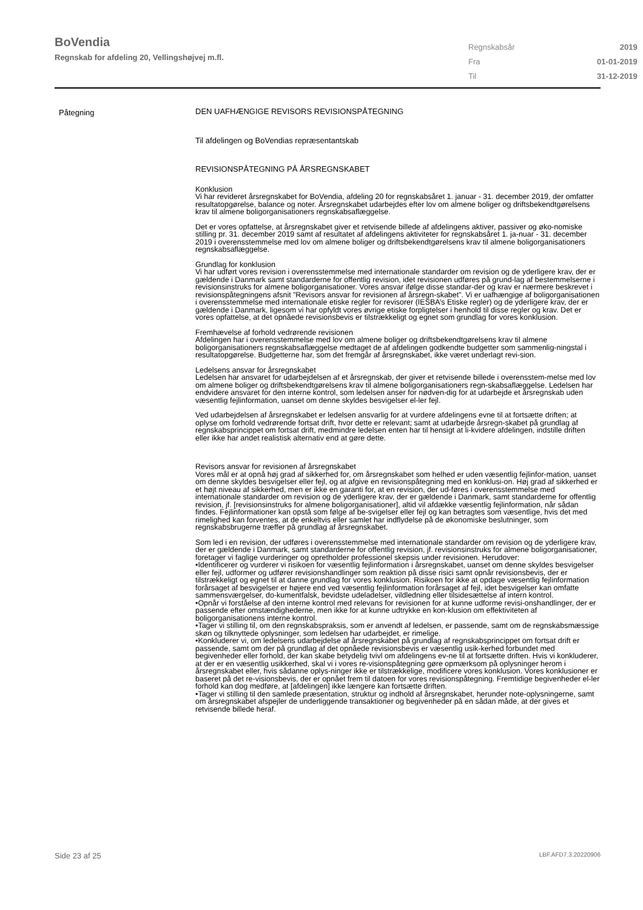BoVendia
Regnskab for afdeling 20, Vellingshøjvej m.fl.
| Regnskabsår | 2019 |
| Fra | 01-01-2019 |
| Til | 31-12-2019 |
Påtegning
DEN UAFHÆNGIGE REVISORS REVISIONSPÅTEGNING
Til afdelingen og BoVendias repræsentantskab
REVISIONSPÅTEGNING PÅ ÅRSREGNSKABET
Konklusion
Vi har revideret årsregnskabet for BoVendia, afdeling 20 for regnskabsåret 1. januar - 31. december 2019, der omfatter resultatopgørelse, balance og noter. Årsregnskabet udarbejdes efter lov om almene boliger og driftsbekendtgørelsens krav til almene boligorganisationers regnskabsaflæggelse.
Det er vores opfattelse, at årsregnskabet giver et retvisende billede af afdelingens aktiver, passiver og øko-nomiske stilling pr. 31. december 2019 samt af resultatet af afdelingens aktiviteter for regnskabsåret 1. ja-nuar - 31. december 2019 i overensstemmelse med lov om almene boliger og driftsbekendtgørelsens krav til almene boligorganisationers regnskabsaflæggelse.
Grundlag for konklusion
Vi har udført vores revision i overensstemmelse med internationale standarder om revision og de yderligere krav, der er gældende i Danmark samt standarderne for offentlig revision, idet revisionen udføres på grund-lag af bestemmelserne i revisionsinstruks for almene boligorganisationer. Vores ansvar ifølge disse standar-der og krav er nærmere beskrevet i revisionspåtegningens afsnit ”Revisors ansvar for revisionen af årsregn-skabet”. Vi er uafhængige af boligorganisationen i overensstemmelse med internationale etiske regler for revisorer (IESBA’s Etiske regler) og de yderligere krav, der er gældende i Danmark, ligesom vi har opfyldt vores øvrige etiske forpligtelser i henhold til disse regler og krav. Det er vores opfattelse, at det opnåede revisionsbevis er tilstrækkeligt og egnet som grundlag for vores konklusion.
Fremhævelse af forhold vedrørende revisionen
Afdelingen har i overensstemmelse med lov om almene boliger og driftsbekendtgørelsens krav til almene boligorganisationers regnskabsaflæggelse medtaget de af afdelingen godkendte budgetter som sammenlig-ningstal i resultatopgørelse. Budgetterne har, som det fremgår af årsregnskabet, ikke været underlagt revi-sion.
Ledelsens ansvar for årsregnskabet
Ledelsen har ansvaret for udarbejdelsen af et årsregnskab, der giver et retvisende billede i overensstem-melse med lov om almene boliger og driftsbekendtgørelsens krav til almene boligorganisationers regn-skabsaflæggelse. Ledelsen har endvidere ansvaret for den interne kontrol, som ledelsen anser for nødven-dig for at udarbejde et årsregnskab uden væsentlig fejlinformation, uanset om denne skyldes besvigelser el-ler fejl.
Ved udarbejdelsen af årsregnskabet er ledelsen ansvarlig for at vurdere afdelingens evne til at fortsætte driften; at oplyse om forhold vedrørende fortsat drift, hvor dette er relevant; samt at udarbejde årsregn-skabet på grundlag af regnskabsprincippet om fortsat drift, medmindre ledelsen enten har til hensigt at li-kvidere afdelingen, indstille driften eller ikke har andet realistisk alternativ end at gøre dette.
Revisors ansvar for revisionen af årsregnskabet
Vores mål er at opnå høj grad af sikkerhed for, om årsregnskabet som helhed er uden væsentlig fejlinfor-mation, uanset om denne skyldes besvigelser eller fejl, og at afgive en revisionspåtegning med en konklusi-on. Høj grad af sikkerhed er et højt niveau af sikkerhed, men er ikke en garanti for, at en revision, der ud-føres i overensstemmelse med internationale standarder om revision og de yderligere krav, der er gældende i Danmark, samt standarderne for offentlig revision, jf. [revisionsinstruks for almene boligorganisationer], altid vil afdække væsentlig fejlinformation, når sådan findes. Fejlinformationer kan opstå som følge af be-svigelser eller fejl og kan betragtes som væsentlige, hvis det med rimelighed kan forventes, at de enkeltvis eller samlet har indflydelse på de økonomiske beslutninger, som regnskabsbrugerne træffer på grundlag af årsregnskabet.
Som led i en revision, der udføres i overensstemmelse med internationale standarder om revision og de yderligere krav, der er gældende i Danmark, samt standarderne for offentlig revision, jf. revisionsinstruks for almene boligorganisationer, foretager vi faglige vurderinger og opretholder professionel skepsis under revisionen. Herudover:
•Identificerer og vurderer vi risikoen for væsentlig fejlinformation i årsregnskabet, uanset om denne skyldes besvigelser eller fejl, udformer og udfører revisionshandlinger som reaktion på disse risici samt opnår revisionsbevis, der er tilstrækkeligt og egnet til at danne grundlag for vores konklusion. Risikoen for ikke at opdage væsentlig fejlinformation forårsaget af besvigelser er højere end ved væsentlig fejlinformation forårsaget af fejl, idet besvigelser kan omfatte sammensværgelser, do-kumentfalsk, bevidste udeladelser, vildledning eller tilsidesættelse af intern kontrol.
•Opnår vi forståelse af den interne kontrol med relevans for revisionen for at kunne udforme revisi-onshandlinger, der er passende efter omstændighederne, men ikke for at kunne udtrykke en kon-klusion om effektiviteten af boligorganisationens interne kontrol.
•Tager vi stilling til, om den regnskabspraksis, som er anvendt af ledelsen, er passende, samt om de regnskabsmæssige skøn og tilknyttede oplysninger, som ledelsen har udarbejdet, er rimelige.
•Konkluderer vi, om ledelsens udarbejdelse af årsregnskabet på grundlag af regnskabsprincippet om fortsat drift er passende, samt om der på grundlag af det opnåede revisionsbevis er væsentlig usik-kerhed forbundet med begivenheder eller forhold, der kan skabe betydelig tvivl om afdelingens ev-ne til at fortsætte driften. Hvis vi konkluderer, at der er en væsentlig usikkerhed, skal vi i vores re-visionspåtegning gøre opmærksom på oplysninger herom i årsregnskabet eller, hvis sådanne oplys-ninger ikke er tilstrækkelige, modificere vores konklusion. Vores konklusioner er baseret på det re-visionsbevis, der er opnået frem til datoen for vores revisionspåtegning. Fremtidige begivenheder el-ler forhold kan dog medføre, at [afdelingen] ikke længere kan fortsætte driften.
•Tager vi stilling til den samlede præsentation, struktur og indhold af årsregnskabet, herunder note-oplysningerne, samt om årsregnskabet afspejler de underliggende transaktioner og begivenheder på en sådan måde, at der gives et retvisende billede heraf.
Side 23 af 25 LBF.AFD7.3.20220906